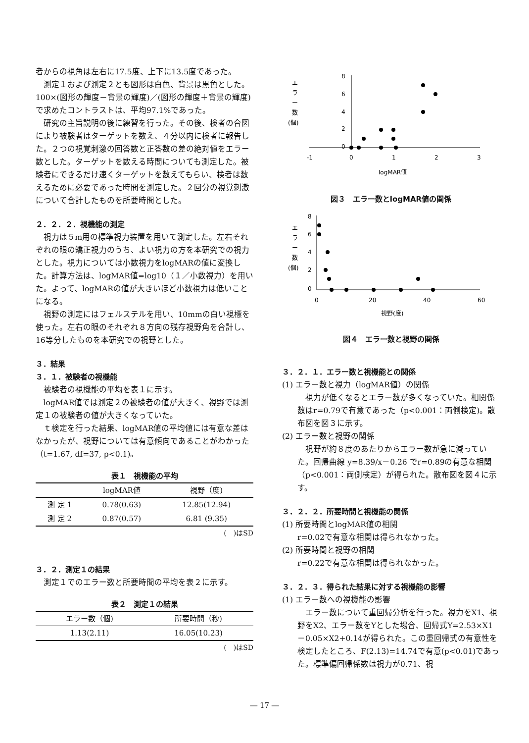者からの視角は左右に17.5度、上下に13.5度であった。
測定１および測定２とも図形は白色、背景は黒色とした。100×(図形の輝度－背景の輝度)／(図形の輝度＋背景の輝度)で求めたコントラストは、平均97.1%であった。
研究の主旨説明の後に練習を行った。その後、検者の合図により被験者はターゲットを数え、４分以内に検者に報告した。２つの視覚刺激の回答数と正答数の差の絶対値をエラー数とした。ターゲットを数える時間についても測定した。被験者にできるだけ速くターゲットを数えてもらい、検者は数えるために必要であった時間を測定した。２回分の視覚刺激について合計したものを所要時間とした。
２．２．２．視機能の測定
視力は５m用の標準視力装置を用いて測定した。左右それぞれの眼の矯正視力のうち、よい視力の方を本研究での視力とした。視力については小数視力をlogMARの値に変換した。計算方法は、logMAR値=log10（１／小数視力）を用いた。よって、logMARの値が大きいほど小数視力は低いことになる。
視野の測定にはフェルステルを用い、10mmの白い視標を使った。左右の眼のそれぞれ８方向の残存視野角を合計し、16等分したものを本研究での視野とした。
３．結果
３．１．被験者の視機能
被験者の視機能の平均を表１に示す。
logMAR値では測定２の被験者の値が大きく、視野では測定１の被験者の値が大きくなっていた。
ｔ検定を行った結果、logMAR値の平均値には有意な差はなかったが、視野については有意傾向であることがわかった（t=1.67, df=37, p<0.1)。
表１　視機能の平均
| | logMAR値 | 視野（度) |
| --- | --- | --- |
| 測 定 1 | 0.78(0.63) | 12.85(12.94) |
| 測 定 2 | 0.87(0.57) | 6.81 (9.35) |
(　)はSD
３．２．測定１の結果
測定１でのエラー数と所要時間の平均を表２に示す。
表２　測定１の結果
| エラー数（個) | 所要時間（秒) |
| --- | --- |
| 1.13(2.11) | 16.05(10.23) |
(　)はSD
エ
ラ
ー
数
(個)
8
6
4
2
0
-1
0
1
2
3
logMAR値
図３　エラー数とlogMAR値の関係
エ
ラ
ー
数
(個)
8
6
4
2
0
0
20
40
60
視野(度)
図４　エラー数と視野の関係
３．２．１．エラー数と視機能との関係
(1) エラー数と視力（logMAR値）の関係
視力が低くなるとエラー数が多くなっていた。相関係数はr=0.79で有意であった（p<0.001：両側検定)。散布図を図３に示す。
(2) エラー数と視野の関係
視野が約８度のあたりからエラー数が急に減っていた。回帰曲線 y=8.39/x－0.26 でr=0.89の有意な相関（p<0.001：両側検定）が得られた。散布図を図４に示す。
３．２．２．所要時間と視機能の関係
(1) 所要時間とlogMAR値の相関
r=0.02で有意な相関は得られなかった。
(2) 所要時間と視野の相関
r=0.22で有意な相関は得られなかった。
３．２．３．得られた結果に対する視機能の影響
(1) エラー数への視機能の影響
エラー数について重回帰分析を行った。視力をX1、視野をX2、エラー数をYとした場合、回帰式Y=2.53×X1－0.05×X2+0.14が得られた。この重回帰式の有意性を検定したところ、F(2.13)=14.74で有意(p<0.01)であった。標準偏回帰係数は視力が0.71、視
― 17 ―